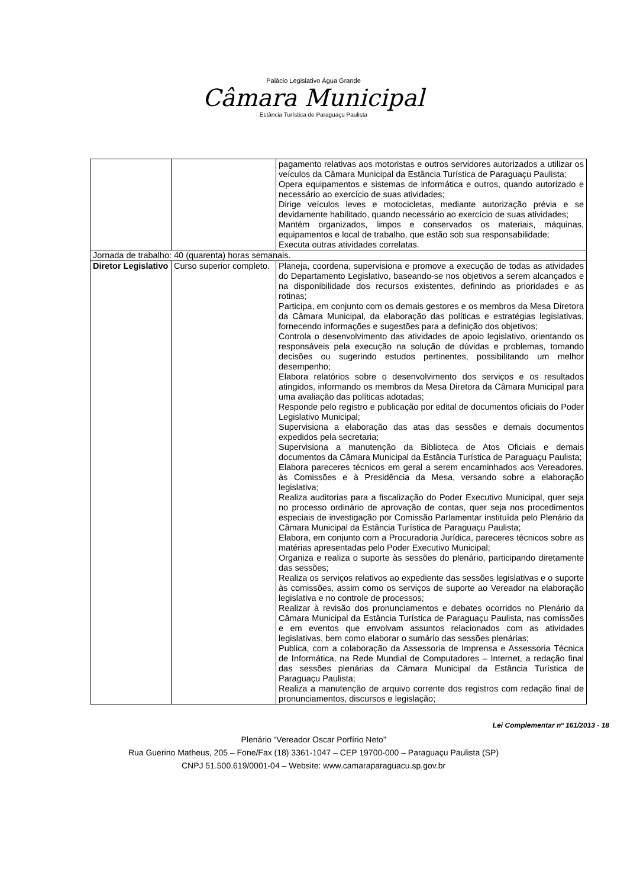Palácio Legislativo Água Grande
Câmara Municipal
Estância Turística de Paraguaçu Paulista
| | | pagamento relativas aos motoristas e outros servidores autorizados a utilizar os veículos da Câmara Municipal da Estância Turística de Paraguaçu Paulista; Opera equipamentos e sistemas de informática e outros, quando autorizado e necessário ao exercício de suas atividades; Dirige veículos leves e motocicletas, mediante autorização prévia e se devidamente habilitado, quando necessário ao exercício de suas atividades; Mantém organizados, limpos e conservados os materiais, máquinas, equipamentos e local de trabalho, que estão sob sua responsabilidade; Executa outras atividades correlatas. |
| Jornada de trabalho: 40 (quarenta) horas semanais. | | |
| Diretor Legislativo | Curso superior completo. | Planeja, coordena, supervisiona e promove a execução de todas as atividades do Departamento Legislativo, baseando-se nos objetivos a serem alcançados e na disponibilidade dos recursos existentes, definindo as prioridades e as rotinas; Participa, em conjunto com os demais gestores e os membros da Mesa Diretora da Câmara Municipal, da elaboração das políticas e estratégias legislativas, fornecendo informações e sugestões para a definição dos objetivos; Controla o desenvolvimento das atividades de apoio legislativo, orientando os responsáveis pela execução na solução de dúvidas e problemas, tomando decisões ou sugerindo estudos pertinentes, possibilitando um melhor desempenho; Elabora relatórios sobre o desenvolvimento dos serviços e os resultados atingidos, informando os membros da Mesa Diretora da Câmara Municipal para uma avaliação das políticas adotadas; Responde pelo registro e publicação por edital de documentos oficiais do Poder Legislativo Municipal; Supervisiona a elaboração das atas das sessões e demais documentos expedidos pela secretaria; Supervisiona a manutenção da Biblioteca de Atos Oficiais e demais documentos da Câmara Municipal da Estância Turística de Paraguaçu Paulista; Elabora pareceres técnicos em geral a serem encaminhados aos Vereadores, às Comissões e à Presidência da Mesa, versando sobre a elaboração legislativa; Realiza auditorias para a fiscalização do Poder Executivo Municipal, quer seja no processo ordinário de aprovação de contas, quer seja nos procedimentos especiais de investigação por Comissão Parlamentar instituída pelo Plenário da Câmara Municipal da Estância Turística de Paraguaçu Paulista; Elabora, em conjunto com a Procuradoria Jurídica, pareceres técnicos sobre as matérias apresentadas pelo Poder Executivo Municipal; Organiza e realiza o suporte às sessões do plenário, participando diretamente das sessões; Realiza os serviços relativos ao expediente das sessões legislativas e o suporte às comissões, assim como os serviços de suporte ao Vereador na elaboração legislativa e no controle de processos; Realizar à revisão dos pronunciamentos e debates ocorridos no Plenário da Câmara Municipal da Estância Turística de Paraguaçu Paulista, nas comissões e em eventos que envolvam assuntos relacionados com as atividades legislativas, bem como elaborar o sumário das sessões plenárias; Publica, com a colaboração da Assessoria de Imprensa e Assessoria Técnica de Informática, na Rede Mundial de Computadores – Internet, a redação final das sessões plenárias da Câmara Municipal da Estância Turística de Paraguaçu Paulista; Realiza a manutenção de arquivo corrente dos registros com redação final de pronunciamentos, discursos e legislação; |
Lei Complementar nº 161/2013 - 18
Plenário “Vereador Oscar Porfírio Neto”
Rua Guerino Matheus, 205 – Fone/Fax (18) 3361-1047 – CEP 19700-000 – Paraguaçu Paulista (SP)
CNPJ 51.500.619/0001-04 – Website: www.camaraparaguacu.sp.gov.br